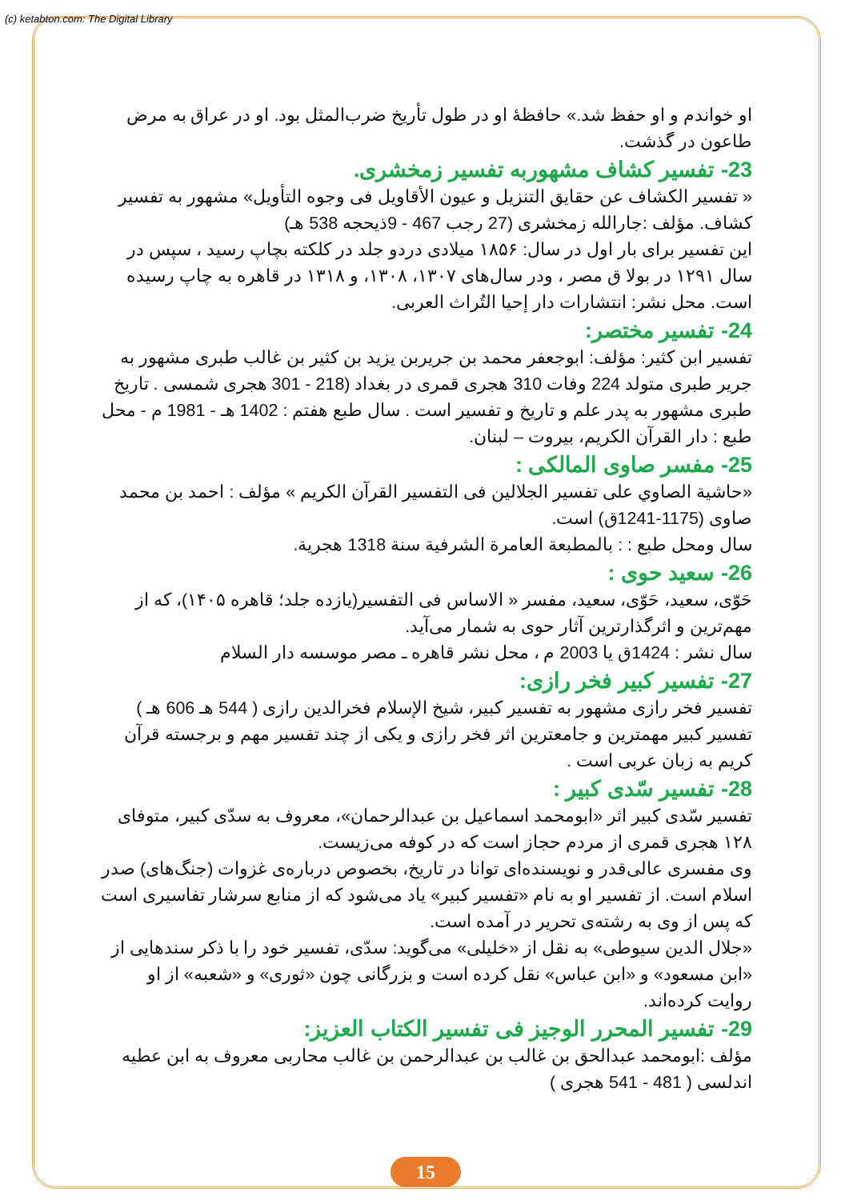(c) ketabton.com: The Digital Library
او خواندم و او حفظ شد.» حافظهٔ او در طول تأریخ ضرب‌المثل بود. او در عراق به مرض طاعون در گذشت.
23- تفسیر کشاف مشهوربه تفسیر زمخشری.
« تفسیر الکشاف عن حقایق التنزیل و عیون الأقاویل فی وجوه التأویل» مشهور به تفسیر کشاف. مؤلف :جارالله زمخشری (27 رجب 467 - 9ذیحجه 538 هـ)
این تفسیر برای بار اول در سال: ۱۸۵۶ میلادی دردو جلد در کلکته بچاپ رسید ، سپس در سال ۱۲۹۱ در بولا ق مصر ، ودر سال‌های ۱۳۰۷، ۱۳۰۸، و ۱۳۱۸ در قاهره به چاپ رسیده است. محل نشر: انتشارات دار إحیا التُراث العربی.
24- تفسیر مختصر:
تفسیر ابن کثیر: مؤلف: ابوجعفر محمد بن جریربن یزید بن کثیر بن غالب طبری مشهور به جریر طبری متولد 224 وفات 310 هجری قمری در بغداد (218 - 301 هجری شمسی . تاریخ طبری مشهور به پدر علم و تاریخ و تفسیر است . سال طبع هفتم : 1402 هـ - 1981 م - محل طبع : دار القرآن الکریم، بیروت – لبنان.
25- مفسر صاوی المالکی :
«حاشیة الصاوي علی تفسیر الجلالین فی التفسیر القرآن الکریم » مؤلف : احمد بن محمد صاوی (1175-1241ق) است.
سال ومحل طبع : : بالمطبعة العامرة الشرفیة سنة 1318 هجریة.
26- سعید حوی :
حَوّی، سعید، حَوّی، سعید، مفسر « الاساس فی التفسیر(یازده جلد؛ قاهره ۱۴۰۵)، که از مهم‌ترین و اثرگذارترین آثار حوی به شمار می‌آید.
سال نشر : 1424ق یا 2003 م ، محل نشر قاهره ـ مصر موسسه دار السلام
27- تفسیر کبیر فخر رازی:
تفسیر فخر رازی مشهور به تفسیر کبیر، شیخ الإسلام فخرالدین رازی ( 544 هـ 606 هـ ) تفسیر کبیر مهمترین و جامعترین اثر فخر رازی و یکی از چند تفسیر مهم و برجسته قرآن کریم به زبان عربی است .
28- تفسیر سّدی کبیر :
تفسیر سّدی کبیر اثر «ابومحمد اسماعیل بن عبدالرحمان»، معروف به سدّی کبیر، متوفای ۱۲۸ هجری قمری از مردم حجاز است که در کوفه می‌زیست.
وی مفسری عالی‌قدر و نویسنده‌ای توانا در تاریخ، بخصوص درباره‌ی غزوات (جنگ‌های) صدر اسلام است. از تفسیر او به نام «تفسیر کبیر» یاد می‌شود که از منابع سرشار تفاسیری است که پس از وی به رشته‌ی تحریر در آمده است.
«جلال الدین سیوطی» به نقل از «خلیلی» می‌گوید: سدّی، تفسیر خود را با ذکر سندهایی از «ابن مسعود» و «ابن عباس» نقل کرده است و بزرگانی چون «ثوری» و «شعبه» از او روایت کرده‌اند.
29- تفسیر المحرر الوجیز فی تفسیر الکتاب العزیز:
مؤلف :ابومحمد عبدالحق بن غالب بن عبدالرحمن بن غالب محاربی معروف به ابن عطیه اندلسی ( 481 - 541 هجری )
15